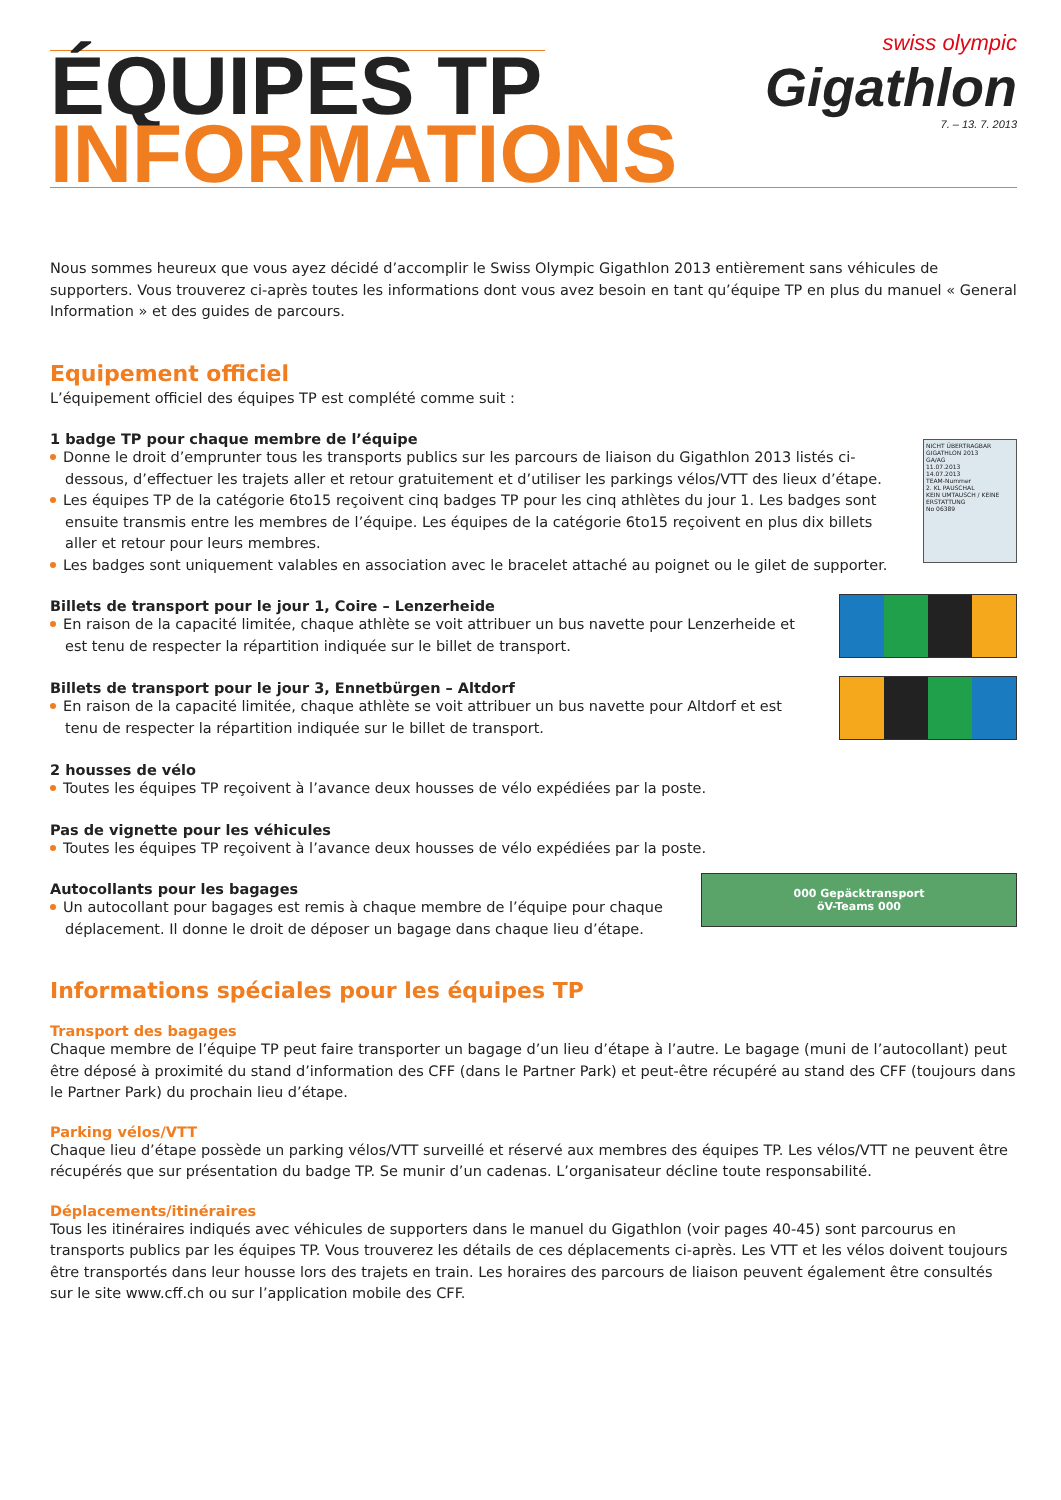ÉQUIPES TP
INFORMATIONS
swiss olympic Gigathlon
7. – 13. 7. 2013
Nous sommes heureux que vous ayez décidé d’accomplir le Swiss Olympic Gigathlon 2013 entièrement sans véhicules de supporters. Vous trouverez ci-après toutes les informations dont vous avez besoin en tant qu’équipe TP en plus du manuel « General Information » et des guides de parcours.
Equipement officiel
L’équipement officiel des équipes TP est complété comme suit :
1 badge TP pour chaque membre de l’équipe
Donne le droit d’emprunter tous les transports publics sur les parcours de liaison du Gigathlon 2013 listés ci-dessous, d’effectuer les trajets aller et retour gratuitement et d’utiliser les parkings vélos/VTT des lieux d’étape.
Les équipes TP de la catégorie 6to15 reçoivent cinq badges TP pour les cinq athlètes du jour 1. Les badges sont ensuite transmis entre les membres de l’équipe. Les équipes de la catégorie 6to15 reçoivent en plus dix billets aller et retour pour leurs membres.
Les badges sont uniquement valables en association avec le bracelet attaché au poignet ou le gilet de supporter.
NICHT ÜBERTRAGBAR GIGATHLON 2013
GA/AG
11.07.2013
14.07.2013
TEAM-Nummer
2. KL PAUSCHAL
KEIN UMTAUSCH / KEINE ERSTATTUNG
No 06389
Billets de transport pour le jour 1, Coire – Lenzerheide
En raison de la capacité limitée, chaque athlète se voit attribuer un bus navette pour Lenzerheide et est tenu de respecter la répartition indiquée sur le billet de transport.
Billets de transport pour le jour 3, Ennetbürgen – Altdorf
En raison de la capacité limitée, chaque athlète se voit attribuer un bus navette pour Altdorf et est tenu de respecter la répartition indiquée sur le billet de transport.
2 housses de vélo
Toutes les équipes TP reçoivent à l’avance deux housses de vélo expédiées par la poste.
Pas de vignette pour les véhicules
Toutes les équipes TP reçoivent à l’avance deux housses de vélo expédiées par la poste.
Autocollants pour les bagages
Un autocollant pour bagages est remis à chaque membre de l’équipe pour chaque dé­placement. Il donne le droit de déposer un bagage dans chaque lieu d’étape.
000 Gepäcktransport
öV-Teams 000
Informations spéciales pour les équipes TP
Transport des bagages
Chaque membre de l’équipe TP peut faire transporter un bagage d’un lieu d’étape à l’autre. Le bagage (muni de l’autocollant) peut être déposé à proximité du stand d’information des CFF (dans le Partner Park) et peut-être récupéré au stand des CFF (toujours dans le Partner Park) du prochain lieu d’étape.
Parking vélos/VTT
Chaque lieu d’étape possède un parking vélos/VTT surveillé et réservé aux membres des équipes TP. Les vélos/VTT ne peuvent être récupérés que sur présentation du badge TP. Se munir d’un cadenas. L’organisateur décline toute responsabilité.
Déplacements/itinéraires
Tous les itinéraires indiqués avec véhicules de supporters dans le manuel du Gigathlon (voir pages 40-45) sont parcourus en transports publics par les équipes TP. Vous trouverez les détails de ces déplacements ci-après. Les VTT et les vélos doivent toujours être transportés dans leur housse lors des trajets en train. Les horaires des parcours de liaison peuvent également être consultés sur le site www.cff.ch ou sur l’application mobile des CFF.